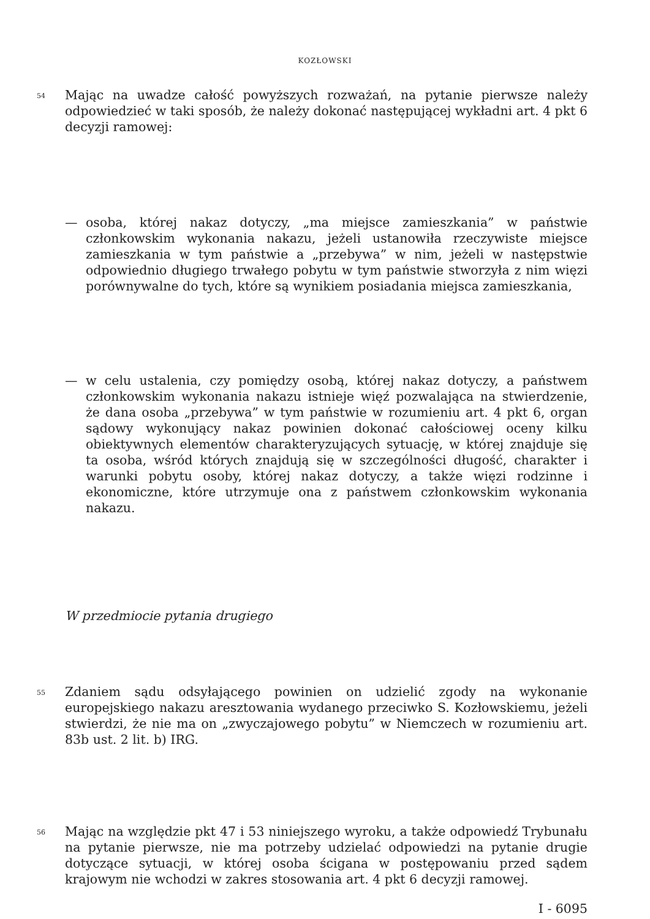KOZŁOWSKI
54
Mając na uwadze całość powyższych rozważań, na pytanie pierwsze należy odpowiedzieć w taki sposób, że należy dokonać następującej wykładni art. 4 pkt 6 decyzji ramowej:
— osoba, której nakaz dotyczy, „ma miejsce zamieszkania” w państwie członkowskim wykonania nakazu, jeżeli ustanowiła rzeczywiste miejsce zamieszkania w tym państwie a „przebywa” w nim, jeżeli w następstwie odpowiednio długiego trwałego pobytu w tym państwie stworzyła z nim więzi porównywalne do tych, które są wynikiem posiadania miejsca zamieszkania,
— w celu ustalenia, czy pomiędzy osobą, której nakaz dotyczy, a państwem członkowskim wykonania nakazu istnieje więź pozwalająca na stwierdzenie, że dana osoba „przebywa” w tym państwie w rozumieniu art. 4 pkt 6, organ sądowy wykonujący nakaz powinien dokonać całościowej oceny kilku obiektywnych elementów charakteryzujących sytuację, w której znajduje się ta osoba, wśród których znajdują się w szczególności długość, charakter i warunki pobytu osoby, której nakaz dotyczy, a także więzi rodzinne i ekonomiczne, które utrzymuje ona z państwem członkowskim wykonania nakazu.
W przedmiocie pytania drugiego
55
Zdaniem sądu odsyłającego powinien on udzielić zgody na wykonanie europejskiego nakazu aresztowania wydanego przeciwko S. Kozłowskiemu, jeżeli stwierdzi, że nie ma on „zwyczajowego pobytu” w Niemczech w rozumieniu art. 83b ust. 2 lit. b) IRG.
56
Mając na względzie pkt 47 i 53 niniejszego wyroku, a także odpowiedź Trybunału na pytanie pierwsze, nie ma potrzeby udzielać odpowiedzi na pytanie drugie dotyczące sytuacji, w której osoba ścigana w postępowaniu przed sądem krajowym nie wchodzi w zakres stosowania art. 4 pkt 6 decyzji ramowej.
I - 6095